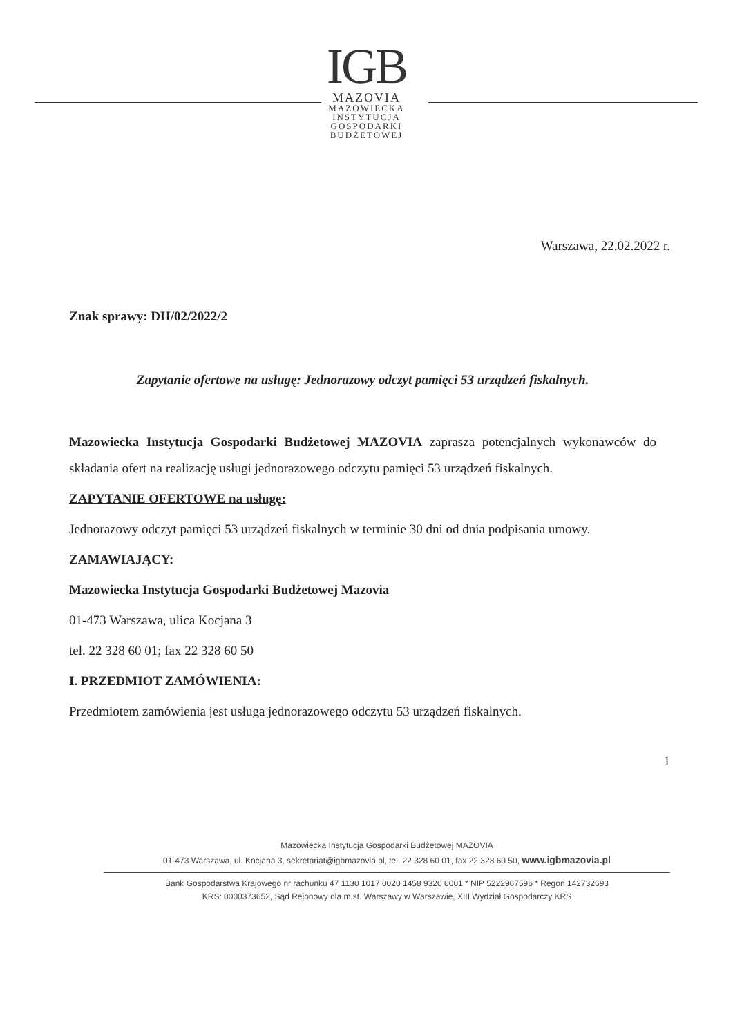IGB
MAZOVIA
MAZOWIECKA
INSTYTUCJA
GOSPODARKI
BUDŻETOWEJ
Warszawa, 22.02.2022 r.
Znak sprawy: DH/02/2022/2
Zapytanie ofertowe na usługę: Jednorazowy odczyt pamięci 53 urządzeń fiskalnych.
Mazowiecka Instytucja Gospodarki Budżetowej MAZOVIA zaprasza potencjalnych wykonawców do składania ofert na realizację usługi jednorazowego odczytu pamięci 53 urządzeń fiskalnych.
ZAPYTANIE OFERTOWE na usługę:
Jednorazowy odczyt pamięci 53 urządzeń fiskalnych w terminie 30 dni od dnia podpisania umowy.
ZAMAWIAJĄCY:
Mazowiecka Instytucja Gospodarki Budżetowej Mazovia
01-473 Warszawa, ulica Kocjana 3
tel. 22 328 60 01; fax 22 328 60 50
I. PRZEDMIOT ZAMÓWIENIA:
Przedmiotem zamówienia jest usługa jednorazowego odczytu 53 urządzeń fiskalnych.
1
Mazowiecka Instytucja Gospodarki Budżetowej MAZOVIA
01-473 Warszawa, ul. Kocjana 3, sekretariat@igbmazovia.pl, tel. 22 328 60 01, fax 22 328 60 50, www.igbmazovia.pl
Bank Gospodarstwa Krajowego nr rachunku 47 1130 1017 0020 1458 9320 0001 * NIP 5222967596 * Regon 142732693
KRS: 0000373652, Sąd Rejonowy dla m.st. Warszawy w Warszawie, XIII Wydział Gospodarczy KRS